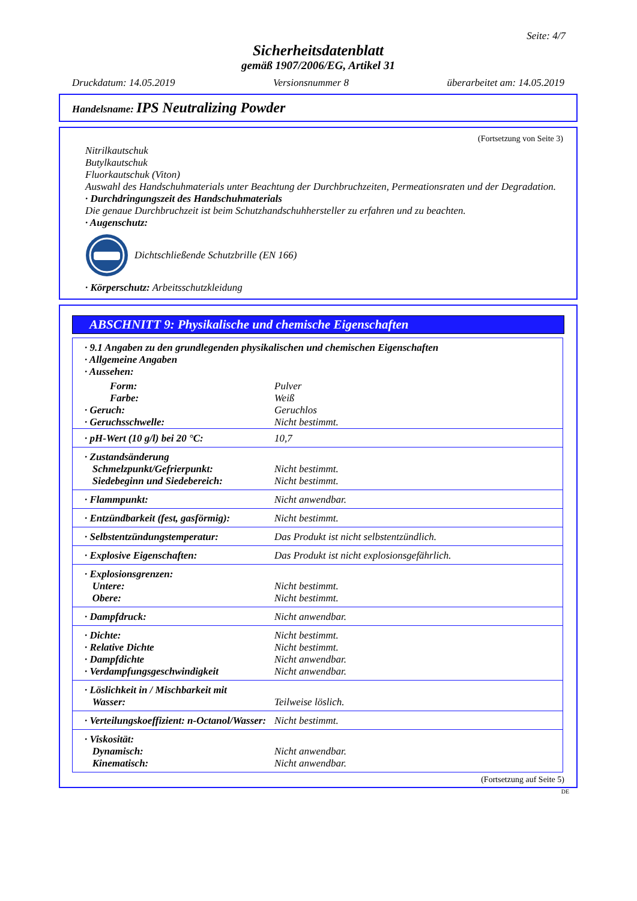Seite: 4/7
Sicherheitsdatenblatt
gemäß 1907/2006/EG, Artikel 31
Druckdatum: 14.05.2019 Versionsnummer 8 überarbeitet am: 14.05.2019
Handelsname: IPS Neutralizing Powder
(Fortsetzung von Seite 3)
Nitrilkautschuk
Butylkautschuk
Fluorkautschuk (Viton)
Auswahl des Handschuhmaterials unter Beachtung der Durchbruchzeiten, Permeationsraten und der Degradation.
· Durchdringungszeit des Handschuhmaterials
Die genaue Durchbruchzeit ist beim Schutzhandschuhhersteller zu erfahren und zu beachten.
· Augenschutz:
Dichtschließende Schutzbrille (EN 166)
· Körperschutz: Arbeitsschutzkleidung
ABSCHNITT 9: Physikalische und chemische Eigenschaften
| · 9.1 Angaben zu den grundlegenden physikalischen und chemischen Eigenschaften · Allgemeine Angaben · Aussehen: | |
| Form: | Pulver |
| Farbe: | Weiß |
| · Geruch: | Geruchlos |
| · Geruchsschwelle: | Nicht bestimmt. |
| · pH-Wert (10 g/l) bei 20 °C: | 10,7 |
| · Zustandsänderung Schmelzpunkt/Gefrierpunkt: Siedebeginn und Siedebereich: | Nicht bestimmt. Nicht bestimmt. |
| · Flammpunkt: | Nicht anwendbar. |
| · Entzündbarkeit (fest, gasförmig): | Nicht bestimmt. |
| · Selbstentzündungstemperatur: | Das Produkt ist nicht selbstentzündlich. |
| · Explosive Eigenschaften: | Das Produkt ist nicht explosionsgefährlich. |
| · Explosionsgrenzen: Untere: Obere: | Nicht bestimmt. Nicht bestimmt. |
| · Dampfdruck: | Nicht anwendbar. |
| · Dichte: · Relative Dichte · Dampfdichte · Verdampfungsgeschwindigkeit | Nicht bestimmt. Nicht bestimmt. Nicht anwendbar. Nicht anwendbar. |
| · Löslichkeit in / Mischbarkeit mit Wasser: | Teilweise löslich. |
| · Verteilungskoeffizient: n-Octanol/Wasser: | Nicht bestimmt. |
| · Viskosität: Dynamisch: Kinematisch: | Nicht anwendbar. Nicht anwendbar. |
(Fortsetzung auf Seite 5)
DE